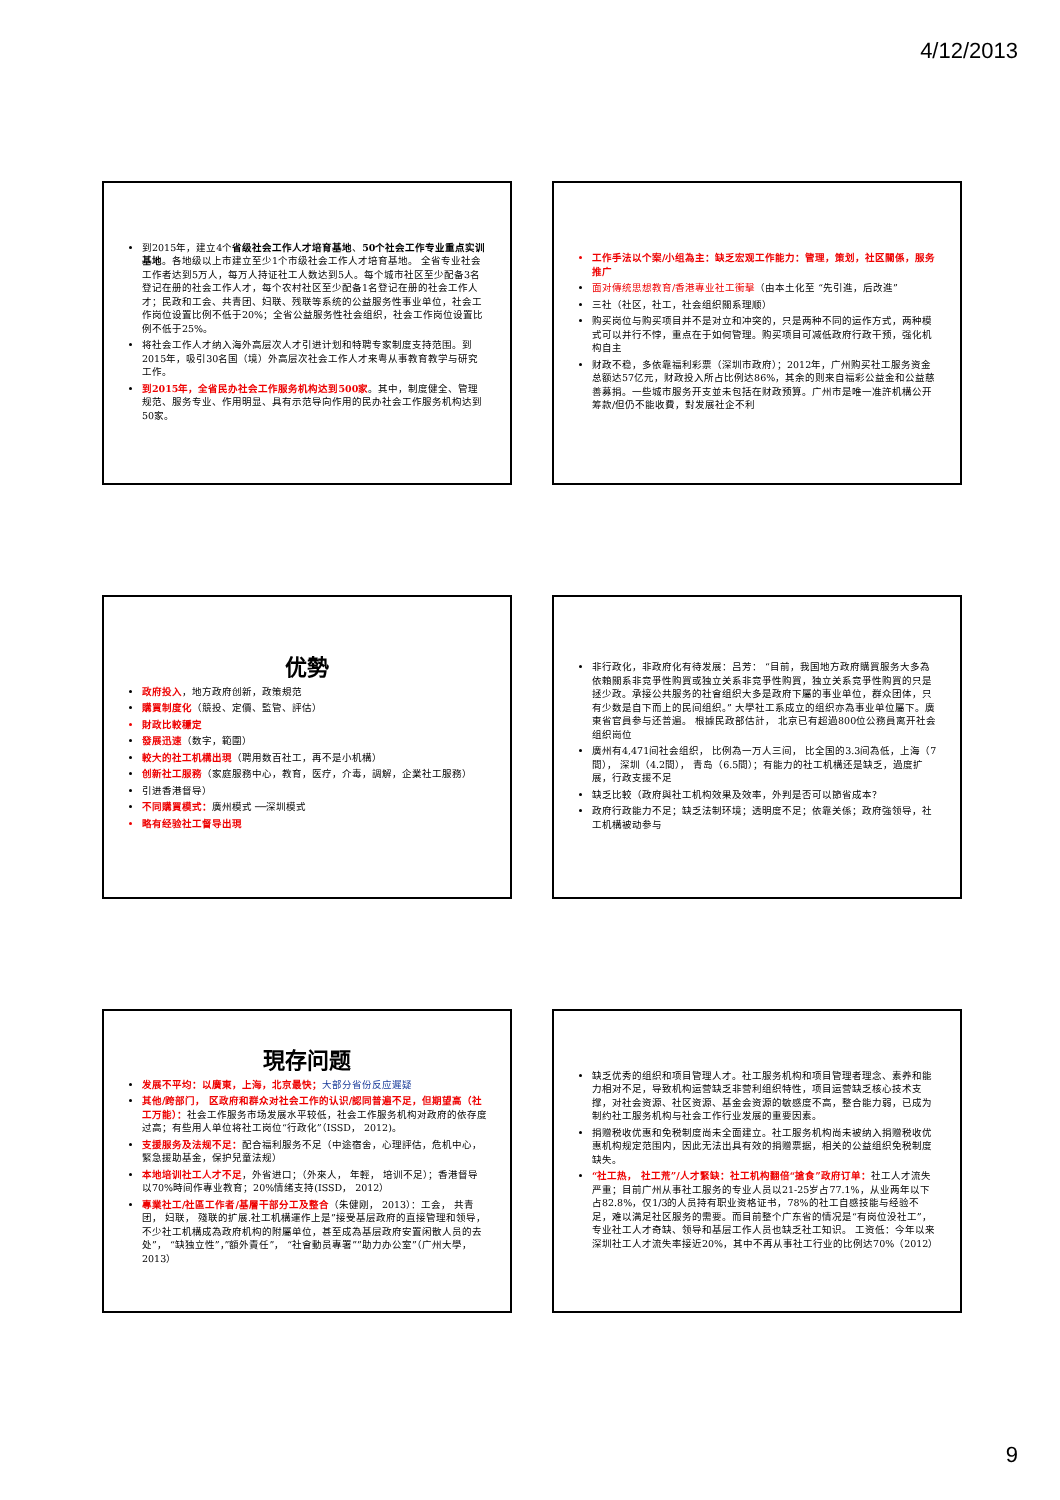4/12/2013
到2015年，建立4个省级社会工作人才培育基地、50个社会工作专业重点实训基地。各地级以上市建立至少1个市级社会工作人才培育基地。 全省专业社会工作者达到5万人，每万人持证社工人数达到5人。每个城市社区至少配备3名登记在册的社会工作人才，每个农村社区至少配备1名登记在册的社会工作人才；民政和工会、共青团、妇联、残联等系统的公益服务性事业单位，社会工作岗位设置比例不低于20%；全省公益服务性社会组织，社会工作岗位设置比例不低于25%。
将社会工作人才纳入海外高层次人才引进计划和特聘专家制度支持范围。到2015年，吸引30名国（境）外高层次社会工作人才来粤从事教育教学与研究工作。
到2015年，全省民办社会工作服务机构达到500家。其中，制度健全、管理规范、服务专业、作用明显、具有示范导向作用的民办社会工作服务机构达到50家。
工作手法以个案/小组為主：缺乏宏观工作能力：管理，策划，社区關係，服务推广
面对傳统思想教育/香港專业社工衝擊（由本土化至 “先引進，后改進”
三社（社区，社工，社会组织關系理顺）
购买岗位与购买项目并不是对立和冲突的，只是两种不同的运作方式，两种模式可以并行不悖，重点在于如何管理。购买项目可减低政府行政干预，强化机构自主
财政不稳，多依靠福利彩票（深圳市政府）；2012年，广州购买社工服务资金总额达57亿元，财政投入所占比例达86%，其余的则来自福彩公益金和公益慈善募捐。一些城市服务开支並未包括在财政预算。广州市是唯一准許机構公开筹款/但仍不能收費，對发展社企不利
优勢
政府投入，地方政府创新，政策規范
購買制度化（競投、定價、監管、評估）
財政比較穩定
發展迅速（数字，範圍）
較大的社工机構出現（聘用数百社工，再不是小机構）
创新社工服務（家庭服務中心，教育，医疗，介毒，調解，企業社工服務）
引进香港督导）
不同購買模式：廣州模式 ──深圳模式
略有经验社工督导出現
非行政化，非政府化有待发展：吕芳： “目前，我国地方政府購買服务大多為依賴關系非竞爭性购買或独立关系非竞爭性购買，独立关系竞爭性购買的只是拯少政。承接公共服务的社會组织大多是政府下屬的事业单位，群众团体，只有少数是自下而上的民间组织。” 大學社工系成立的组织亦為事业单位屬下。廣東省官員参与还普遍。 根據民政部估計， 北京已有超過800位公務員离开社会组织崗位
廣州有4,471间社会组织， 比例為一万人三间， 比全国的3.3间為低，上海（7間）， 深圳（4.2間）， 青岛（6.5間）；有能力的社工机構还是缺乏，過度扩展，行政支援不足
缺乏比較（政府與社工机构效果及效率，外判是否可以節省成本？
政府行政能力不足；缺乏法制环境；透明度不足；依靠关係；政府強领导，社工机構被动参与
現存问题
发展不平均：以廣東，上海，北京最快；大部分省份反应遲疑
其他/跨部门， 区政府和群众对社会工作的认识/認同普遍不足，但期望高（社工万能）：社会工作服务市场发展水平较低，社会工作服务机构对政府的依存度过高；有些用人单位将社工岗位“行政化”（ISSD， 2012)。
支援服务及法规不足：配合福利服务不足（中途宿舍，心理評估，危机中心，緊急援助基金，保护兒童法规）
本地培训社工人才不足，外省进口；（外來人， 年輕， 培训不足）；香港督导以70%時间作專业教育；20%情绪支持(ISSD， 2012）
專業社工/社區工作者/基層干部分工及整合（朱健刚， 2013）：工会， 共青团， 妇联， 殘联的扩展.社工机構運作上是”接受基层政府的直接管理和领导，不少社工机構成為政府机构的附屬单位，甚至成為基层政府安置闲散人员的去处”， “缺独立性”，”額外責任”， “社會動员專署””助力办公室”（广州大學， 2013）
缺乏优秀的组织和项目管理人才。社工服务机构和项目管理者理念、素养和能力相对不足，导致机构运营缺乏非营利组织特性，项目运营缺乏核心技术支撑，对社会资源、社区资源、基金会资源的敏感度不高，整合能力弱，已成为制约社工服务机构与社会工作行业发展的重要因素。
捐赠税收优惠和免税制度尚未全面建立。社工服务机构尚未被纳入捐赠税收优惠机构规定范围内，因此无法出具有效的捐赠票据，相关的公益组织免税制度缺失。
“社工热， 社工荒”/人才緊缺：社工机构翻倍“搶食”政府订单：社工人才流失严重；目前广州从事社工服务的专业人员以21-25岁占77.1%，从业两年以下占82.8%，仅1/3的人员持有职业资格证书，78%的社工自感技能与经验不足，难以满足社区服务的需要。而目前整个广东省的情况是“有岗位没社工”，专业社工人才奇缺、领导和基层工作人员也缺乏社工知识。 工资低：今年以来深圳社工人才流失率接近20%，其中不再从事社工行业的比例达70%（2012）
9